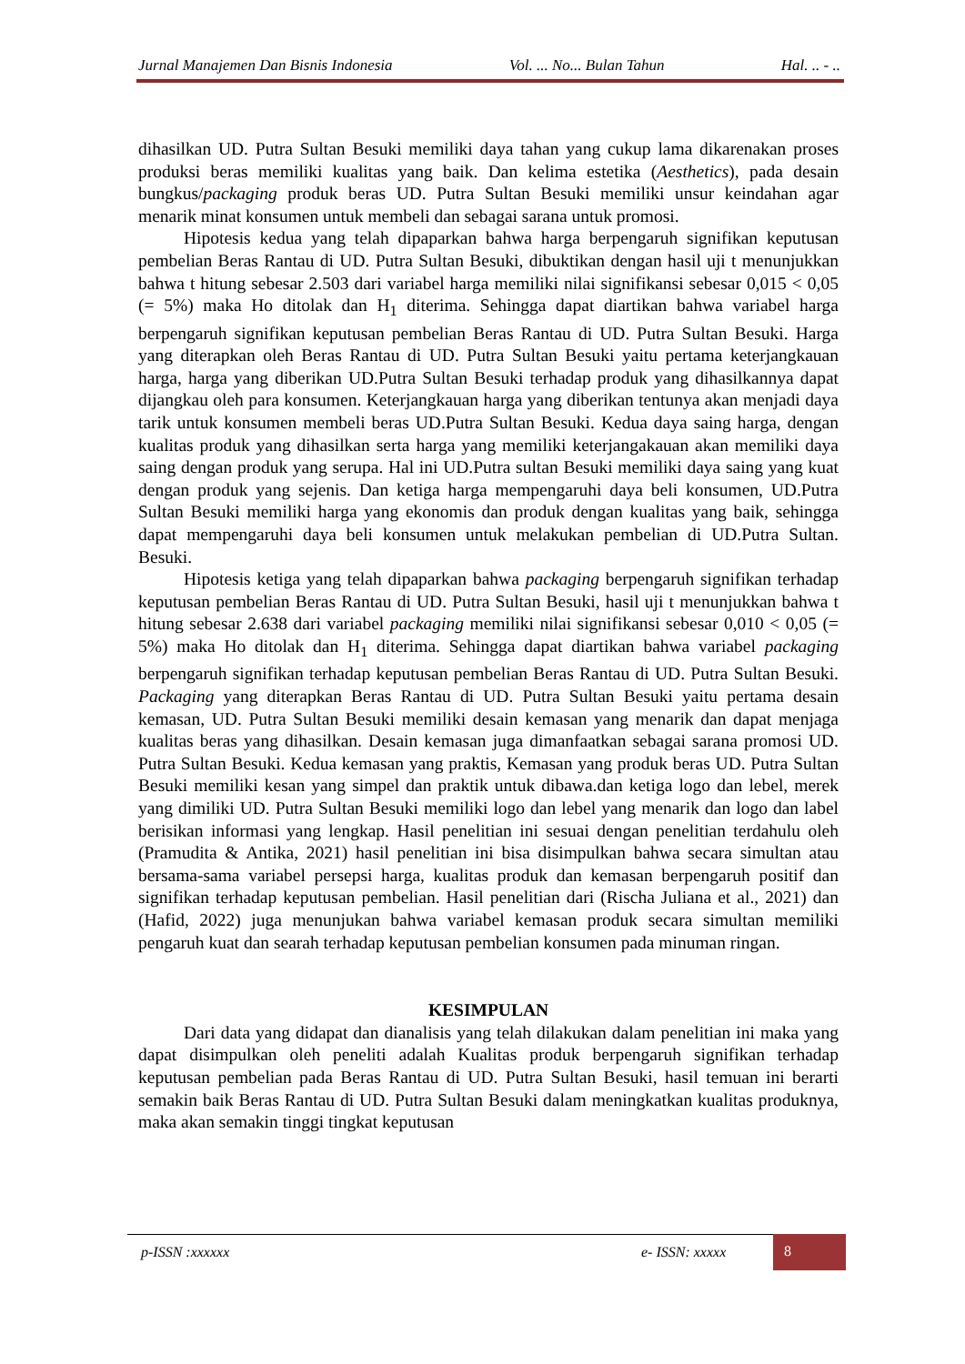Jurnal Manajemen Dan Bisnis Indonesia Vol. ... No... Bulan Tahun Hal. .. - ..
dihasilkan UD. Putra Sultan Besuki memiliki daya tahan yang cukup lama dikarenakan proses produksi beras memiliki kualitas yang baik. Dan kelima estetika (Aesthetics), pada desain bungkus/packaging produk beras UD. Putra Sultan Besuki memiliki unsur keindahan agar menarik minat konsumen untuk membeli dan sebagai sarana untuk promosi.
Hipotesis kedua yang telah dipaparkan bahwa harga berpengaruh signifikan keputusan pembelian Beras Rantau di UD. Putra Sultan Besuki, dibuktikan dengan hasil uji t menunjukkan bahwa t hitung sebesar 2.503 dari variabel harga memiliki nilai signifikansi sebesar 0,015 < 0,05 (= 5%) maka Ho ditolak dan H<sub>1</sub> diterima. Sehingga dapat diartikan bahwa variabel harga berpengaruh signifikan keputusan pembelian Beras Rantau di UD. Putra Sultan Besuki. Harga yang diterapkan oleh Beras Rantau di UD. Putra Sultan Besuki yaitu pertama keterjangkauan harga, harga yang diberikan UD.Putra Sultan Besuki terhadap produk yang dihasilkannya dapat dijangkau oleh para konsumen. Keterjangkauan harga yang diberikan tentunya akan menjadi daya tarik untuk konsumen membeli beras UD.Putra Sultan Besuki. Kedua daya saing harga, dengan kualitas produk yang dihasilkan serta harga yang memiliki keterjangakauan akan memiliki daya saing dengan produk yang serupa. Hal ini UD.Putra sultan Besuki memiliki daya saing yang kuat dengan produk yang sejenis. Dan ketiga harga mempengaruhi daya beli konsumen, UD.Putra Sultan Besuki memiliki harga yang ekonomis dan produk dengan kualitas yang baik, sehingga dapat mempengaruhi daya beli konsumen untuk melakukan pembelian di UD.Putra Sultan. Besuki.
Hipotesis ketiga yang telah dipaparkan bahwa packaging berpengaruh signifikan terhadap keputusan pembelian Beras Rantau di UD. Putra Sultan Besuki, hasil uji t menunjukkan bahwa t hitung sebesar 2.638 dari variabel packaging memiliki nilai signifikansi sebesar 0,010 < 0,05 (= 5%) maka Ho ditolak dan H<sub>1</sub> diterima. Sehingga dapat diartikan bahwa variabel packaging berpengaruh signifikan terhadap keputusan pembelian Beras Rantau di UD. Putra Sultan Besuki. Packaging yang diterapkan Beras Rantau di UD. Putra Sultan Besuki yaitu pertama desain kemasan, UD. Putra Sultan Besuki memiliki desain kemasan yang menarik dan dapat menjaga kualitas beras yang dihasilkan. Desain kemasan juga dimanfaatkan sebagai sarana promosi UD. Putra Sultan Besuki. Kedua kemasan yang praktis, Kemasan yang produk beras UD. Putra Sultan Besuki memiliki kesan yang simpel dan praktik untuk dibawa.dan ketiga logo dan lebel, merek yang dimiliki UD. Putra Sultan Besuki memiliki logo dan lebel yang menarik dan logo dan label berisikan informasi yang lengkap. Hasil penelitian ini sesuai dengan penelitian terdahulu oleh (Pramudita & Antika, 2021) hasil penelitian ini bisa disimpulkan bahwa secara simultan atau bersama-sama variabel persepsi harga, kualitas produk dan kemasan berpengaruh positif dan signifikan terhadap keputusan pembelian. Hasil penelitian dari (Rischa Juliana et al., 2021) dan (Hafid, 2022) juga menunjukan bahwa variabel kemasan produk secara simultan memiliki pengaruh kuat dan searah terhadap keputusan pembelian konsumen pada minuman ringan.
KESIMPULAN
Dari data yang didapat dan dianalisis yang telah dilakukan dalam penelitian ini maka yang dapat disimpulkan oleh peneliti adalah Kualitas produk berpengaruh signifikan terhadap keputusan pembelian pada Beras Rantau di UD. Putra Sultan Besuki, hasil temuan ini berarti semakin baik Beras Rantau di UD. Putra Sultan Besuki dalam meningkatkan kualitas produknya, maka akan semakin tinggi tingkat keputusan
p-ISSN :xxxxxx e- ISSN: xxxxx
8